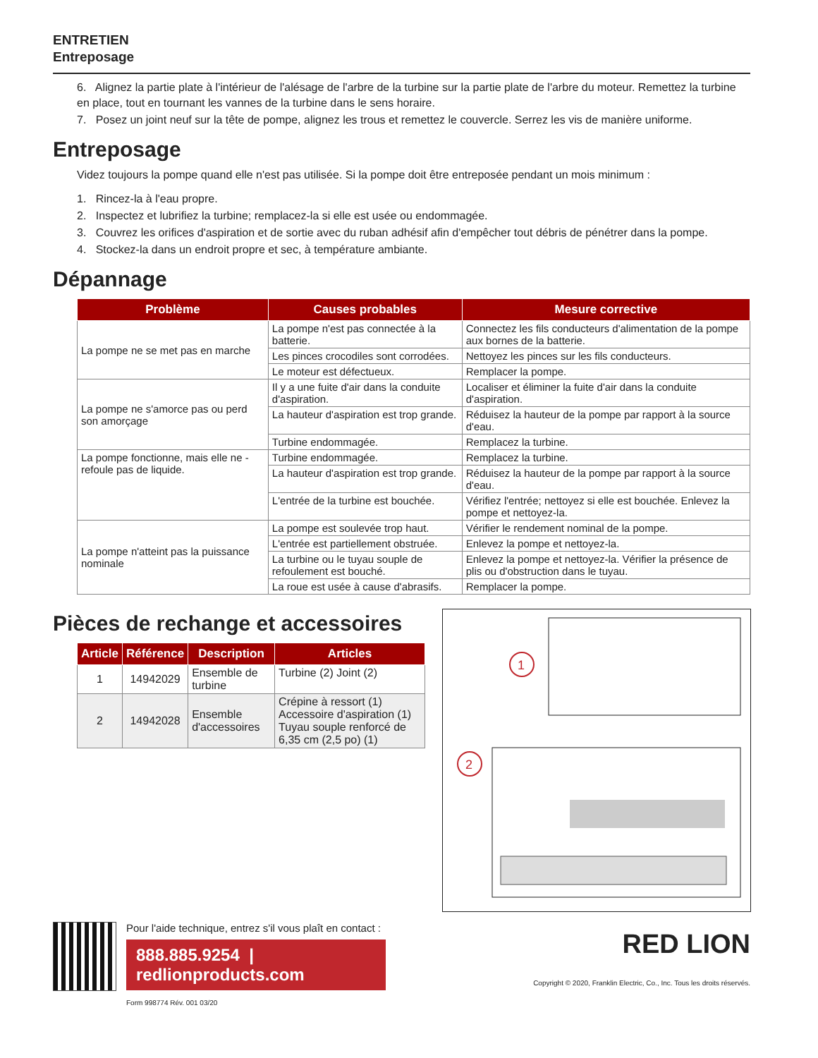ENTRETIEN
Entreposage
6. Alignez la partie plate à l'intérieur de l'alésage de l'arbre de la turbine sur la partie plate de l'arbre du moteur. Remettez la turbine en place, tout en tournant les vannes de la turbine dans le sens horaire.
7. Posez un joint neuf sur la tête de pompe, alignez les trous et remettez le couvercle. Serrez les vis de manière uniforme.
Entreposage
Videz toujours la pompe quand elle n'est pas utilisée. Si la pompe doit être entreposée pendant un mois minimum :
1. Rincez-la à l'eau propre.
2. Inspectez et lubrifiez la turbine; remplacez-la si elle est usée ou endommagée.
3. Couvrez les orifices d'aspiration et de sortie avec du ruban adhésif afin d'empêcher tout débris de pénétrer dans la pompe.
4. Stockez-la dans un endroit propre et sec, à température ambiante.
Dépannage
| Problème | Causes probables | Mesure corrective |
| --- | --- | --- |
| La pompe ne se met pas en marche | La pompe n'est pas connectée à la batterie. | Connectez les fils conducteurs d'alimentation de la pompe aux bornes de la batterie. |
| | Les pinces crocodiles sont corrodées. | Nettoyez les pinces sur les fils conducteurs. |
| | Le moteur est défectueux. | Remplacer la pompe. |
| La pompe ne s'amorce pas ou perd son amorçage | Il y a une fuite d'air dans la conduite d'aspiration. | Localiser et éliminer la fuite d'air dans la conduite d'aspiration. |
| | La hauteur d'aspiration est trop grande. | Réduisez la hauteur de la pompe par rapport à la source d'eau. |
| | Turbine endommagée. | Remplacez la turbine. |
| La pompe fonctionne, mais elle ne -refoule pas de liquide. | Turbine endommagée. | Remplacez la turbine. |
| | La hauteur d'aspiration est trop grande. | Réduisez la hauteur de la pompe par rapport à la source d'eau. |
| | L'entrée de la turbine est bouchée. | Vérifiez l'entrée; nettoyez si elle est bouchée. Enlevez la pompe et nettoyez-la. |
| La pompe n'atteint pas la puissance nominale | La pompe est soulevée trop haut. | Vérifier le rendement nominal de la pompe. |
| | L'entrée est partiellement obstruée. | Enlevez la pompe et nettoyez-la. |
| | La turbine ou le tuyau souple de refoulement est bouché. | Enlevez la pompe et nettoyez-la. Vérifier la présence de plis ou d'obstruction dans le tuyau. |
| | La roue est usée à cause d'abrasifs. | Remplacer la pompe. |
Pièces de rechange et accessoires
| Article | Référence | Description | Articles |
| --- | --- | --- | --- |
| 1 | 14942029 | Ensemble de turbine | Turbine (2) Joint (2) |
| 2 | 14942028 | Ensemble d'accessoires | Crépine à ressort (1) Accessoire d'aspiration (1) Tuyau souple renforcé de 6,35 cm (2,5 po) (1) |
1
2
Pour l'aide technique, entrez s'il vous plaît en contact :
888.885.9254 | redlionproducts.com
Form 998774 Rév. 001 03/20
RED LION
Copyright © 2020, Franklin Electric, Co., Inc. Tous les droits réservés.